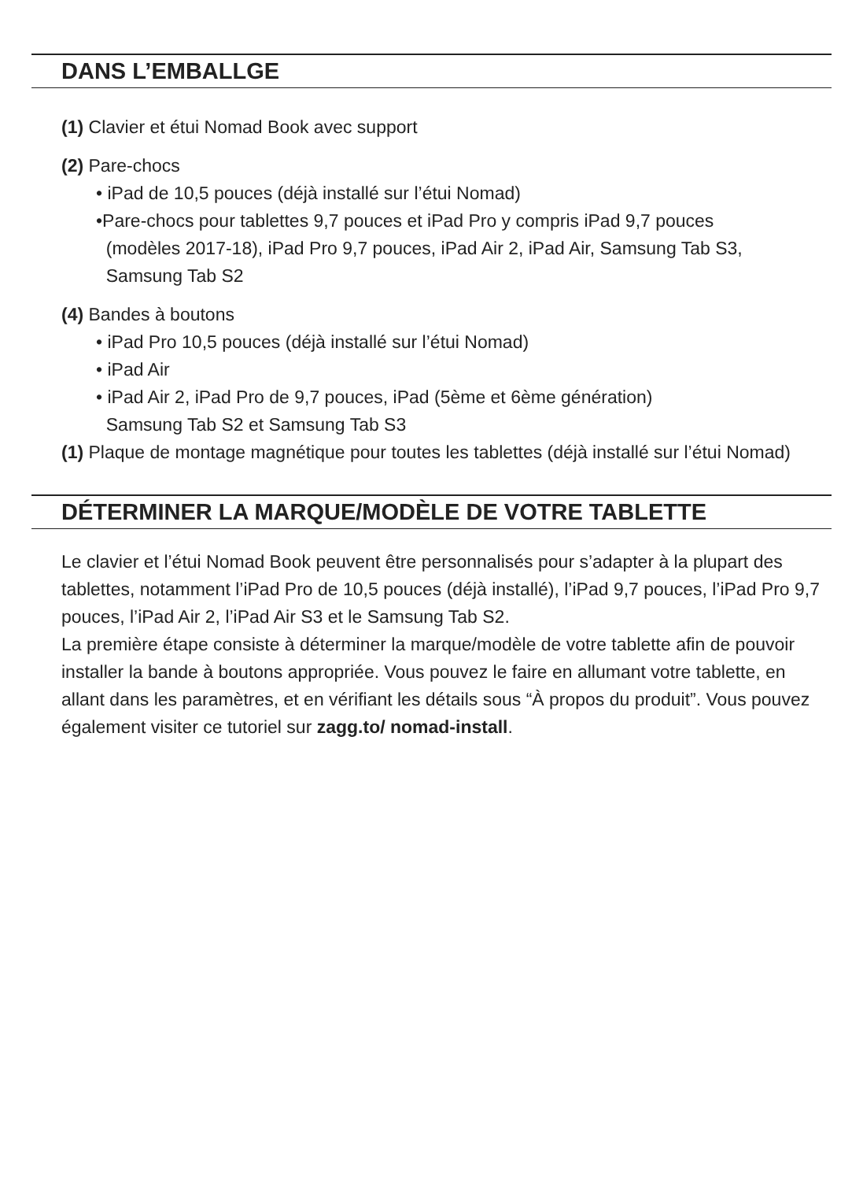DANS L’EMBALLGE
(1) Clavier et étui Nomad Book avec support
(2) Pare-chocs
• iPad de 10,5 pouces (déjà installé sur l’étui Nomad)
•Pare-chocs pour tablettes 9,7 pouces et iPad Pro y compris iPad 9,7 pouces
(modèles 2017-18), iPad Pro 9,7 pouces, iPad Air 2, iPad Air, Samsung Tab S3,
Samsung Tab S2
(4) Bandes à boutons
• iPad Pro 10,5 pouces (déjà installé sur l’étui Nomad)
• iPad Air
• iPad Air 2, iPad Pro de 9,7 pouces, iPad (5ème et 6ème génération)
Samsung Tab S2 et Samsung Tab S3
(1) Plaque de montage magnétique pour toutes les tablettes (déjà installé sur l’étui Nomad)
DÉTERMINER LA MARQUE/MODÈLE DE VOTRE TABLETTE
Le clavier et l’étui Nomad Book peuvent être personnalisés pour s’adapter à la plupart des tablettes, notamment l’iPad Pro de 10,5 pouces (déjà installé), l’iPad 9,7 pouces, l’iPad Pro 9,7 pouces, l’iPad Air 2, l’iPad Air S3 et le Samsung Tab S2.
La première étape consiste à déterminer la marque/modèle de votre tablette afin de pouvoir installer la bande à boutons appropriée. Vous pouvez le faire en allumant votre tablette, en allant dans les paramètres, et en vérifiant les détails sous “À propos du produit”. Vous pouvez également visiter ce tutoriel sur zagg.to/ nomad-install.